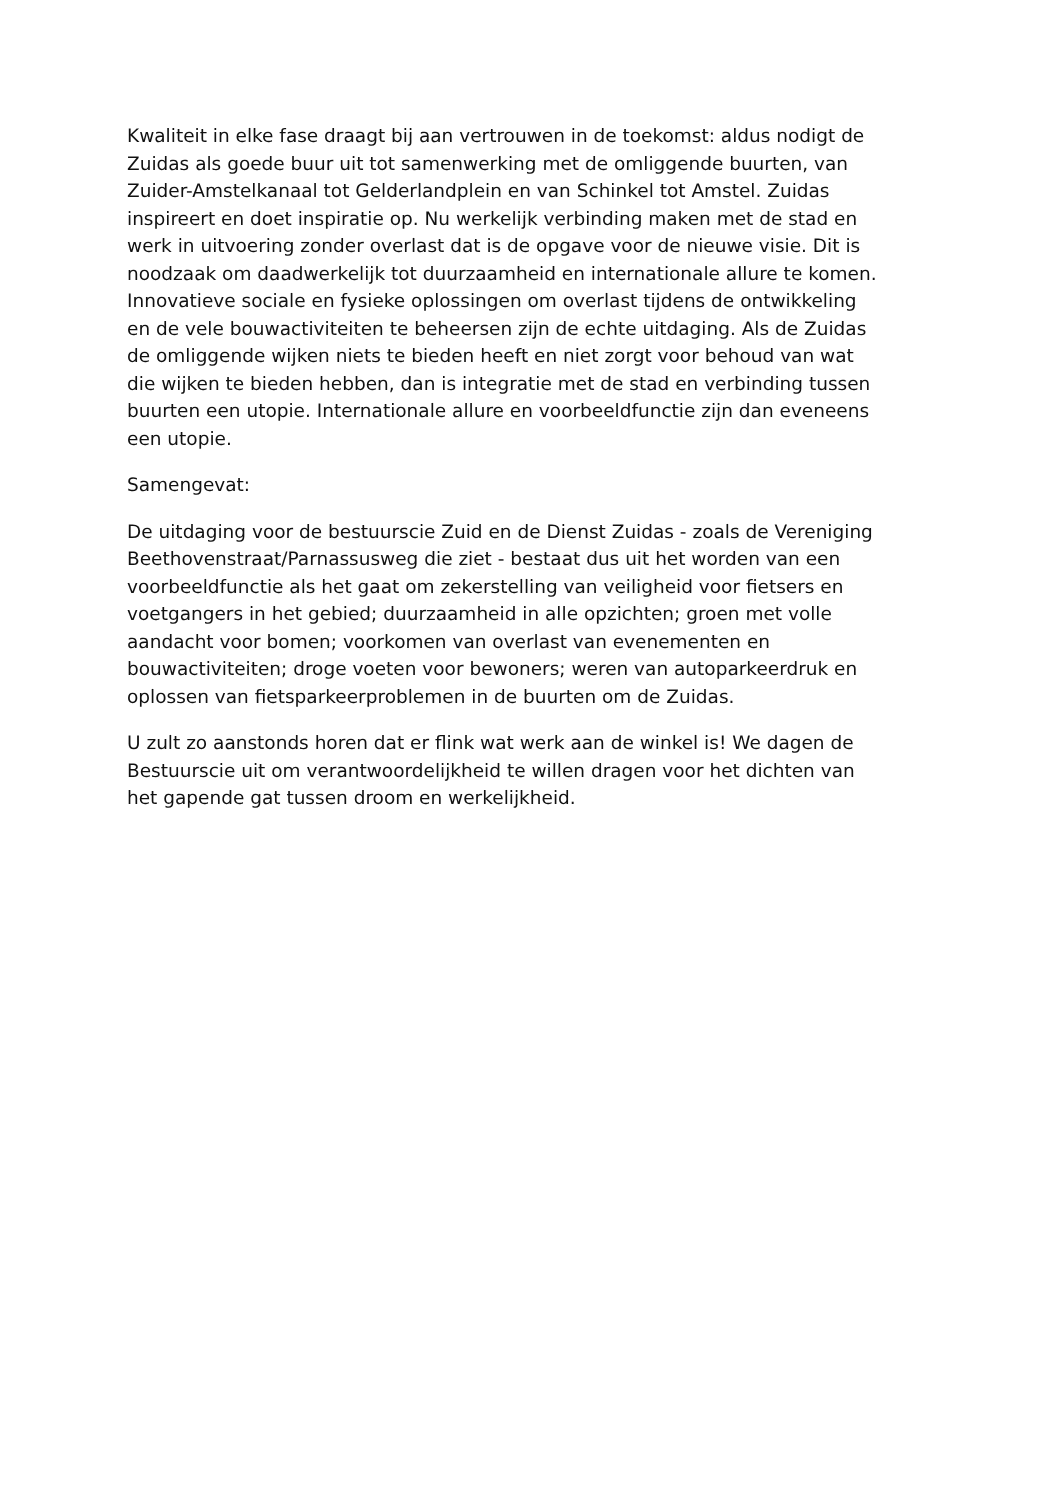Kwaliteit in elke fase draagt bij aan vertrouwen in de toekomst: aldus nodigt de Zuidas als goede buur uit tot samenwerking met de omliggende buurten, van Zuider-Amstelkanaal tot Gelderlandplein en van Schinkel tot Amstel. Zuidas inspireert en doet inspiratie op. Nu werkelijk verbinding maken met de stad en werk in uitvoering zonder overlast dat is de opgave voor de nieuwe visie. Dit is noodzaak om daadwerkelijk tot duurzaamheid en internationale allure te komen. Innovatieve sociale en fysieke oplossingen om overlast tijdens de ontwikkeling en de vele bouwactiviteiten te beheersen zijn de echte uitdaging. Als de Zuidas de omliggende wijken niets te bieden heeft en niet zorgt voor behoud van wat die wijken te bieden hebben, dan is integratie met de stad en verbinding tussen buurten een utopie. Internationale allure en voorbeeldfunctie zijn dan eveneens een utopie.
Samengevat:
De uitdaging voor de bestuurscie Zuid en de Dienst Zuidas - zoals de Vereniging Beethovenstraat/Parnassusweg die ziet - bestaat dus uit het worden van een voorbeeldfunctie als het gaat om zekerstelling van veiligheid voor fietsers en voetgangers in het gebied; duurzaamheid in alle opzichten; groen met volle aandacht voor bomen; voorkomen van overlast van evenementen en bouwactiviteiten; droge voeten voor bewoners; weren van autoparkeerdruk en oplossen van fietsparkeerproblemen in de buurten om de Zuidas.
U zult zo aanstonds horen dat er flink wat werk aan de winkel is! We dagen de Bestuurscie uit om verantwoordelijkheid te willen dragen voor het dichten van het gapende gat tussen droom en werkelijkheid.